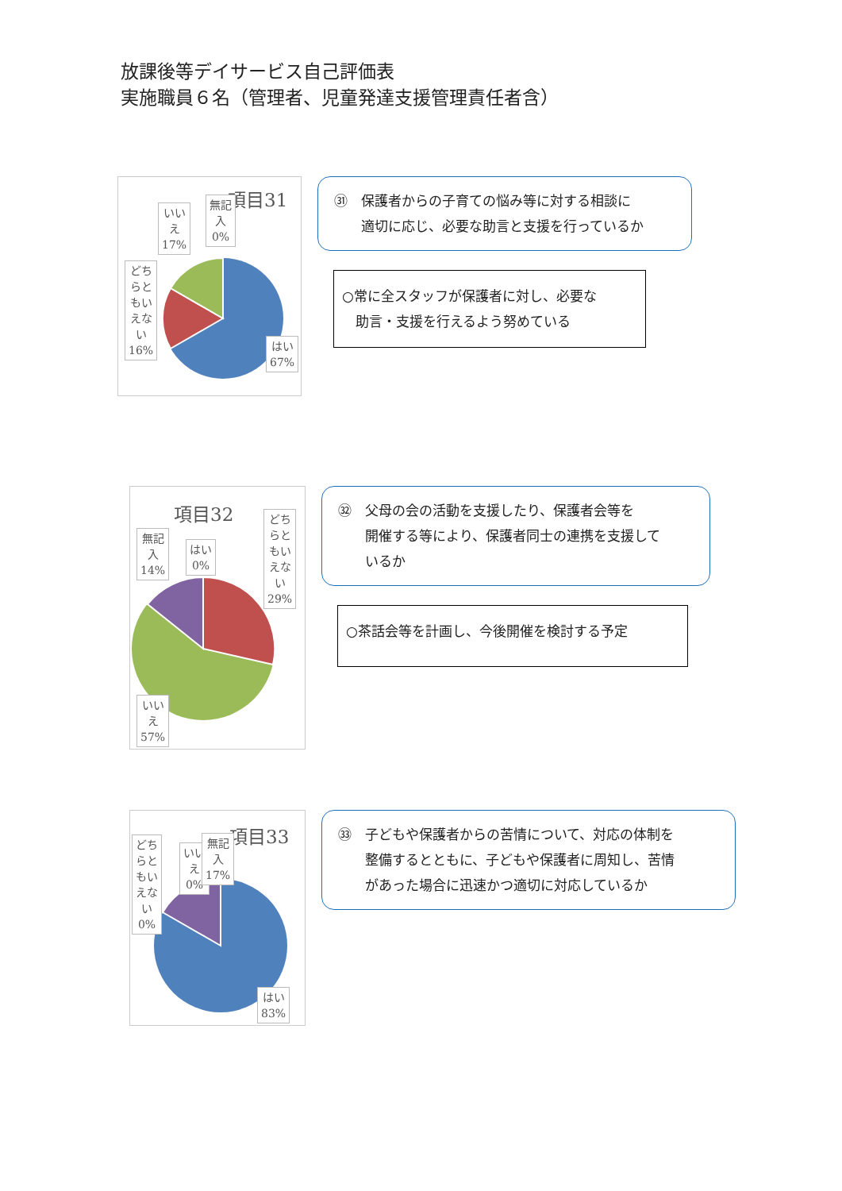放課後等デイサービス自己評価表
実施職員６名（管理者、児童発達支援管理責任者含）
項目31
いい
え
17%
無記
入
0%
どち
らと
もい
えな
い
16%
はい
67%
㉛　保護者からの子育ての悩み等に対する相談に
　　適切に応じ、必要な助言と支援を行っているか
○常に全スタッフが保護者に対し、必要な
　助言・支援を行えるよう努めている
項目32
無記
入
14%
はい
0%
どち
らと
もい
えな
い
29%
いい
え
57%
㉜　父母の会の活動を支援したり、保護者会等を
　　開催する等により、保護者同士の連携を支援して
　　いるか
○茶話会等を計画し、今後開催を検討する予定
項目33
どち
らと
もい
えな
い
0%
いい
え
0%
無記
入
17%
はい
83%
㉝　子どもや保護者からの苦情について、対応の体制を
　　整備するとともに、子どもや保護者に周知し、苦情
　　があった場合に迅速かつ適切に対応しているか